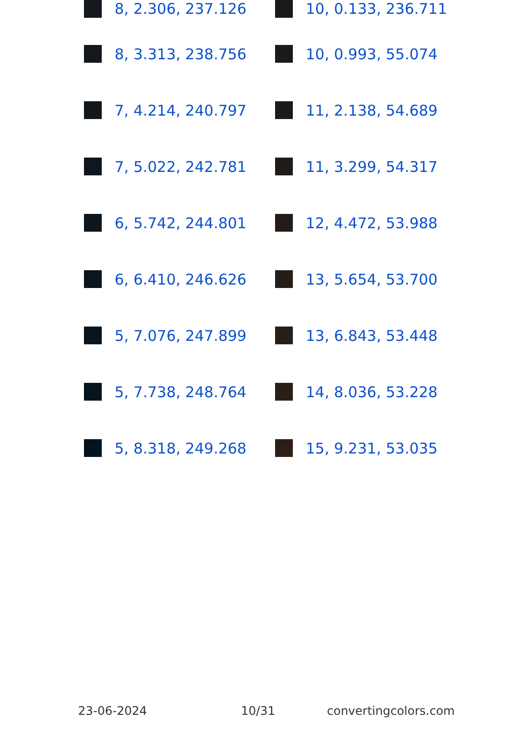| | 8, 2.306, 237.126 | | 10, 0.133, 236.711 |
| | 8, 3.313, 238.756 | | 10, 0.993, 55.074 |
| | 7, 4.214, 240.797 | | 11, 2.138, 54.689 |
| | 7, 5.022, 242.781 | | 11, 3.299, 54.317 |
| | 6, 5.742, 244.801 | | 12, 4.472, 53.988 |
| | 6, 6.410, 246.626 | | 13, 5.654, 53.700 |
| | 5, 7.076, 247.899 | | 13, 6.843, 53.448 |
| | 5, 7.738, 248.764 | | 14, 8.036, 53.228 |
| | 5, 8.318, 249.268 | | 15, 9.231, 53.035 |
23-06-2024 10/31 convertingcolors.com